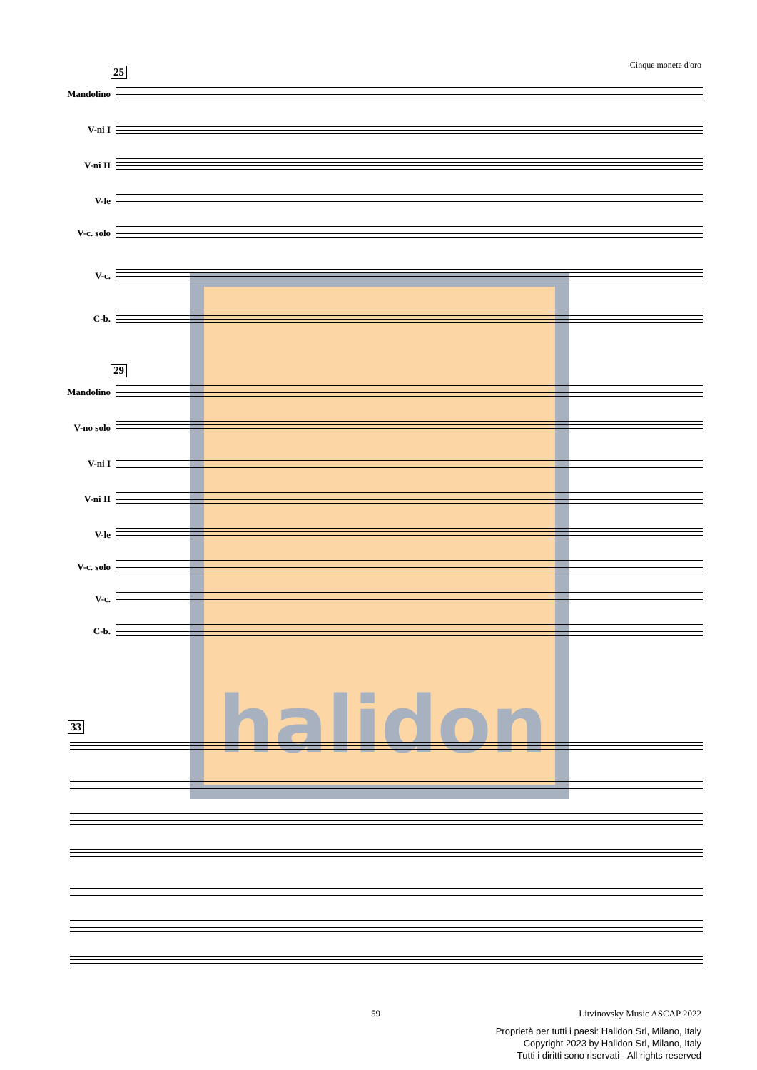Cinque monete d'oro
halidon
25
Mandolino
V-ni I
V-ni II
V-le
V-c. solo
V-c.
C-b.
29
Mandolino
V-no solo
V-ni I
V-ni II
V-le
V-c. solo
V-c.
C-b.
33
59 Litvinovsky Music ASCAP 2022
Proprietà per tutti i paesi: Halidon Srl, Milano, Italy
Copyright 2023 by Halidon Srl, Milano, Italy
Tutti i diritti sono riservati - All rights reserved